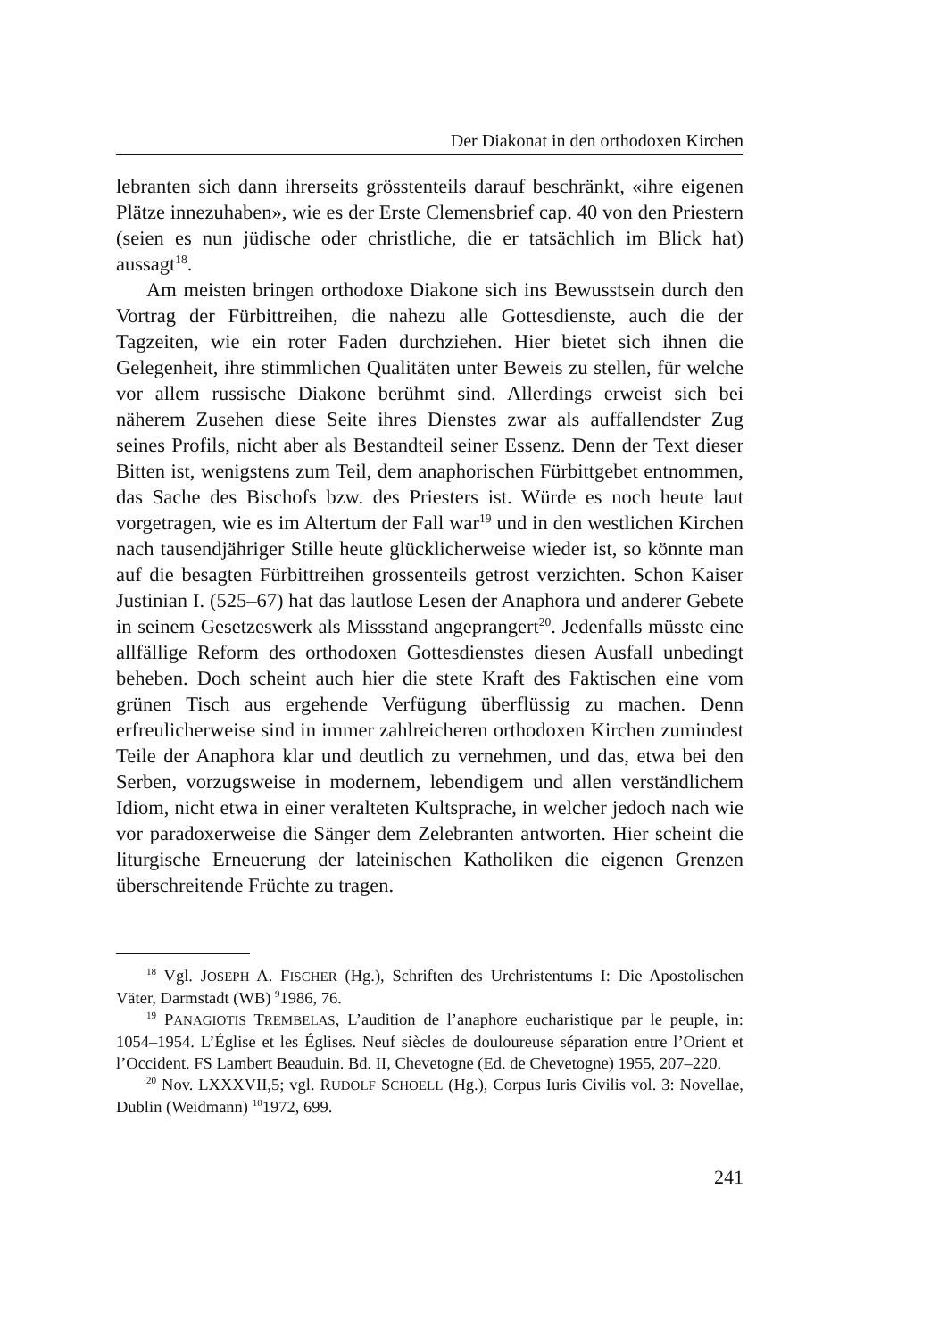Der Diakonat in den orthodoxen Kirchen
lebranten sich dann ihrerseits grösstenteils darauf beschränkt, «ihre eigenen Plätze innezuhaben», wie es der Erste Clemensbrief cap. 40 von den Priestern (seien es nun jüdische oder christliche, die er tatsächlich im Blick hat) aussagt<sup>18</sup>.
Am meisten bringen orthodoxe Diakone sich ins Bewusstsein durch den Vortrag der Fürbittreihen, die nahezu alle Gottesdienste, auch die der Tagzeiten, wie ein roter Faden durchziehen. Hier bietet sich ihnen die Gelegenheit, ihre stimmlichen Qualitäten unter Beweis zu stellen, für welche vor allem russische Diakone berühmt sind. Allerdings erweist sich bei näherem Zusehen diese Seite ihres Dienstes zwar als auffallendster Zug seines Profils, nicht aber als Bestandteil seiner Essenz. Denn der Text dieser Bitten ist, wenigstens zum Teil, dem anaphorischen Fürbittgebet entnommen, das Sache des Bischofs bzw. des Priesters ist. Würde es noch heute laut vorgetragen, wie es im Altertum der Fall war<sup>19</sup> und in den westlichen Kirchen nach tausendjähriger Stille heute glücklicherweise wieder ist, so könnte man auf die besagten Fürbittreihen grossenteils getrost verzichten. Schon Kaiser Justinian I. (525–67) hat das lautlose Lesen der Anaphora und anderer Gebete in seinem Gesetzeswerk als Missstand angeprangert<sup>20</sup>. Jedenfalls müsste eine allfällige Reform des orthodoxen Gottesdienstes diesen Ausfall unbedingt beheben. Doch scheint auch hier die stete Kraft des Faktischen eine vom grünen Tisch aus ergehende Verfügung überflüssig zu machen. Denn erfreulicherweise sind in immer zahlreicheren orthodoxen Kirchen zumindest Teile der Anaphora klar und deutlich zu vernehmen, und das, etwa bei den Serben, vorzugsweise in modernem, lebendigem und allen verständlichem Idiom, nicht etwa in einer veralteten Kultsprache, in welcher jedoch nach wie vor paradoxerweise die Sänger dem Zelebranten antworten. Hier scheint die liturgische Erneuerung der lateinischen Katholiken die eigenen Grenzen überschreitende Früchte zu tragen.
<sup>18</sup> Vgl. JOSEPH A. FISCHER (Hg.), Schriften des Urchristentums I: Die Apostolischen Väter, Darmstadt (WB) <sup>9</sup>1986, 76.
<sup>19</sup> PANAGIOTIS TREMBELAS, L’audition de l’anaphore eucharistique par le peuple, in: 1054–1954. L’Église et les Églises. Neuf siècles de douloureuse séparation entre l’Orient et l’Occident. FS Lambert Beauduin. Bd. II, Chevetogne (Ed. de Chevetogne) 1955, 207–220.
<sup>20</sup> Nov. LXXXVII,5; vgl. RUDOLF SCHOELL (Hg.), Corpus Iuris Civilis vol. 3: Novellae, Dublin (Weidmann) <sup>10</sup>1972, 699.
241